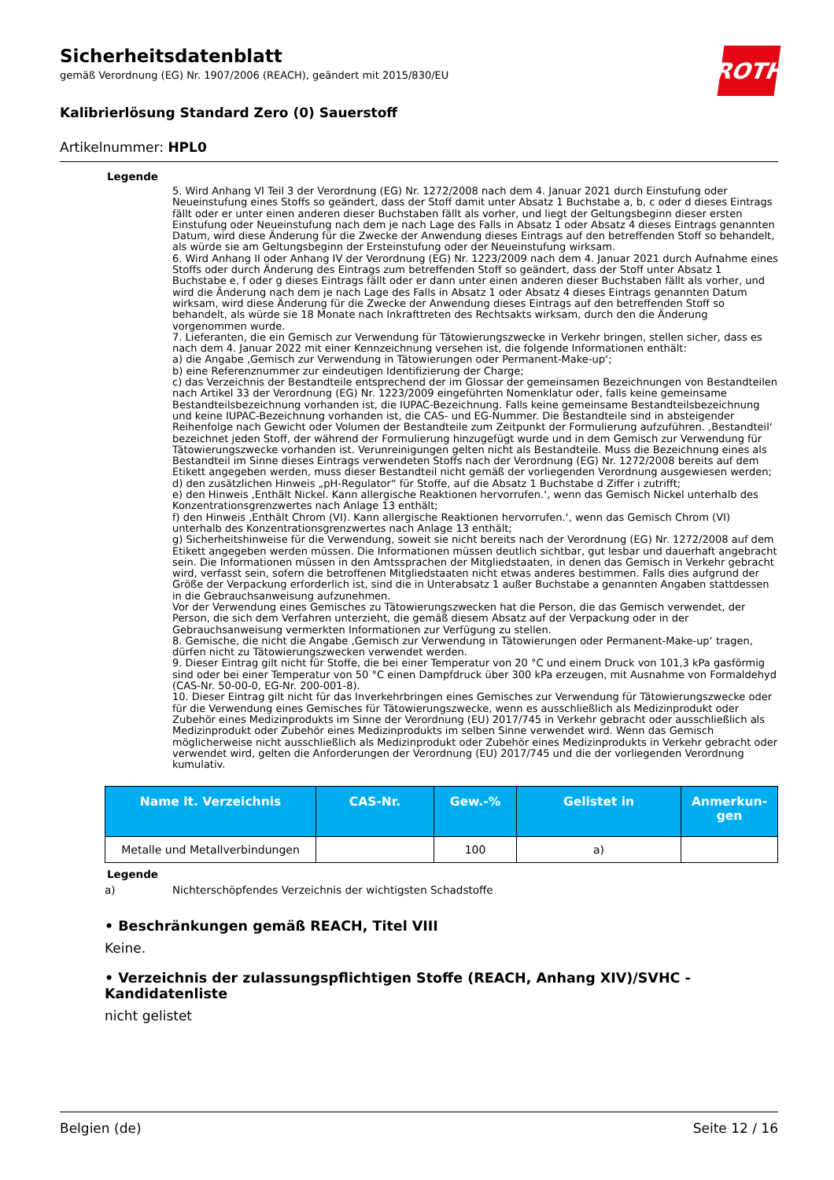ROTH
Sicherheitsdatenblatt
gemäß Verordnung (EG) Nr. 1907/2006 (REACH), geändert mit 2015/830/EU
Kalibrierlösung Standard Zero (0) Sauerstoff
Artikelnummer: HPL0
Legende
5. Wird Anhang VI Teil 3 der Verordnung (EG) Nr. 1272/2008 nach dem 4. Januar 2021 durch Einstufung oder Neueinstufung eines Stoffs so geändert, dass der Stoff damit unter Absatz 1 Buchstabe a, b, c oder d dieses Eintrags fällt oder er unter einen anderen dieser Buchstaben fällt als vorher, und liegt der Geltungsbeginn dieser ersten Einstufung oder Neueinstufung nach dem je nach Lage des Falls in Absatz 1 oder Absatz 4 dieses Eintrags genannten Datum, wird diese Änderung für die Zwecke der Anwendung dieses Eintrags auf den betreffenden Stoff so behandelt, als würde sie am Geltungsbeginn der Ersteinstufung oder der Neueinstufung wirksam.
6. Wird Anhang II oder Anhang IV der Verordnung (EG) Nr. 1223/2009 nach dem 4. Januar 2021 durch Aufnahme eines Stoffs oder durch Änderung des Eintrags zum betreffenden Stoff so geändert, dass der Stoff unter Absatz 1 Buchstabe e, f oder g dieses Eintrags fällt oder er dann unter einen anderen dieser Buchstaben fällt als vorher, und wird die Änderung nach dem je nach Lage des Falls in Absatz 1 oder Absatz 4 dieses Eintrags genannten Datum wirksam, wird diese Änderung für die Zwecke der Anwendung dieses Eintrags auf den betreffenden Stoff so behandelt, als würde sie 18 Monate nach Inkrafttreten des Rechtsakts wirksam, durch den die Änderung vorgenommen wurde.
7. Lieferanten, die ein Gemisch zur Verwendung für Tätowierungszwecke in Verkehr bringen, stellen sicher, dass es nach dem 4. Januar 2022 mit einer Kennzeichnung versehen ist, die folgende Informationen enthält:
a) die Angabe ‚Gemisch zur Verwendung in Tätowierungen oder Permanent-Make-up‘;
b) eine Referenznummer zur eindeutigen Identifizierung der Charge;
c) das Verzeichnis der Bestandteile entsprechend der im Glossar der gemeinsamen Bezeichnungen von Bestandteilen nach Artikel 33 der Verordnung (EG) Nr. 1223/2009 eingeführten Nomenklatur oder, falls keine gemeinsame Bestandteilsbezeichnung vorhanden ist, die IUPAC-Bezeichnung. Falls keine gemeinsame Bestandteilsbezeichnung und keine IUPAC-Bezeichnung vorhanden ist, die CAS- und EG-Nummer. Die Bestandteile sind in absteigender Reihenfolge nach Gewicht oder Volumen der Bestandteile zum Zeitpunkt der Formulierung aufzuführen. ‚Bestandteil‘ bezeichnet jeden Stoff, der während der Formulierung hinzugefügt wurde und in dem Gemisch zur Verwendung für Tätowierungszwecke vorhanden ist. Verunreinigungen gelten nicht als Bestandteile. Muss die Bezeichnung eines als Bestandteil im Sinne dieses Eintrags verwendeten Stoffs nach der Verordnung (EG) Nr. 1272/2008 bereits auf dem Etikett angegeben werden, muss dieser Bestandteil nicht gemäß der vorliegenden Verordnung ausgewiesen werden;
d) den zusätzlichen Hinweis „pH-Regulator“ für Stoffe, auf die Absatz 1 Buchstabe d Ziffer i zutrifft;
e) den Hinweis ‚Enthält Nickel. Kann allergische Reaktionen hervorrufen.‘, wenn das Gemisch Nickel unterhalb des Konzentrationsgrenzwertes nach Anlage 13 enthält;
f) den Hinweis ‚Enthält Chrom (VI). Kann allergische Reaktionen hervorrufen.‘, wenn das Gemisch Chrom (VI) unterhalb des Konzentrationsgrenzwertes nach Anlage 13 enthält;
g) Sicherheitshinweise für die Verwendung, soweit sie nicht bereits nach der Verordnung (EG) Nr. 1272/2008 auf dem Etikett angegeben werden müssen. Die Informationen müssen deutlich sichtbar, gut lesbar und dauerhaft angebracht sein. Die Informationen müssen in den Amtssprachen der Mitgliedstaaten, in denen das Gemisch in Verkehr gebracht wird, verfasst sein, sofern die betroffenen Mitgliedstaaten nicht etwas anderes bestimmen. Falls dies aufgrund der Größe der Verpackung erforderlich ist, sind die in Unterabsatz 1 außer Buchstabe a genannten Angaben stattdessen in die Gebrauchsanweisung aufzunehmen.
Vor der Verwendung eines Gemisches zu Tätowierungszwecken hat die Person, die das Gemisch verwendet, der Person, die sich dem Verfahren unterzieht, die gemäß diesem Absatz auf der Verpackung oder in der Gebrauchsanweisung vermerkten Informationen zur Verfügung zu stellen.
8. Gemische, die nicht die Angabe ‚Gemisch zur Verwendung in Tätowierungen oder Permanent-Make-up‘ tragen, dürfen nicht zu Tätowierungszwecken verwendet werden.
9. Dieser Eintrag gilt nicht für Stoffe, die bei einer Temperatur von 20 °C und einem Druck von 101,3 kPa gasförmig sind oder bei einer Temperatur von 50 °C einen Dampfdruck über 300 kPa erzeugen, mit Ausnahme von Formaldehyd (CAS-Nr. 50-00-0, EG-Nr. 200-001-8).
10. Dieser Eintrag gilt nicht für das Inverkehrbringen eines Gemisches zur Verwendung für Tätowierungszwecke oder für die Verwendung eines Gemisches für Tätowierungszwecke, wenn es ausschließlich als Medizinprodukt oder Zubehör eines Medizinprodukts im Sinne der Verordnung (EU) 2017/745 in Verkehr gebracht oder ausschließlich als Medizinprodukt oder Zubehör eines Medizinprodukts im selben Sinne verwendet wird. Wenn das Gemisch möglicherweise nicht ausschließlich als Medizinprodukt oder Zubehör eines Medizinprodukts in Verkehr gebracht oder verwendet wird, gelten die Anforderungen der Verordnung (EU) 2017/745 und die der vorliegenden Verordnung kumulativ.
| Name lt. Verzeichnis | CAS-Nr. | Gew.-% | Gelistet in | Anmerkun- gen |
| --- | --- | --- | --- | --- |
| Metalle und Metallverbindungen | | 100 | a) | |
Legende
a) Nichterschöpfendes Verzeichnis der wichtigsten Schadstoffe
• Beschränkungen gemäß REACH, Titel VIII
Keine.
• Verzeichnis der zulassungspflichtigen Stoffe (REACH, Anhang XIV)/SVHC - Kandidatenliste
nicht gelistet
Belgien (de) Seite 12 / 16